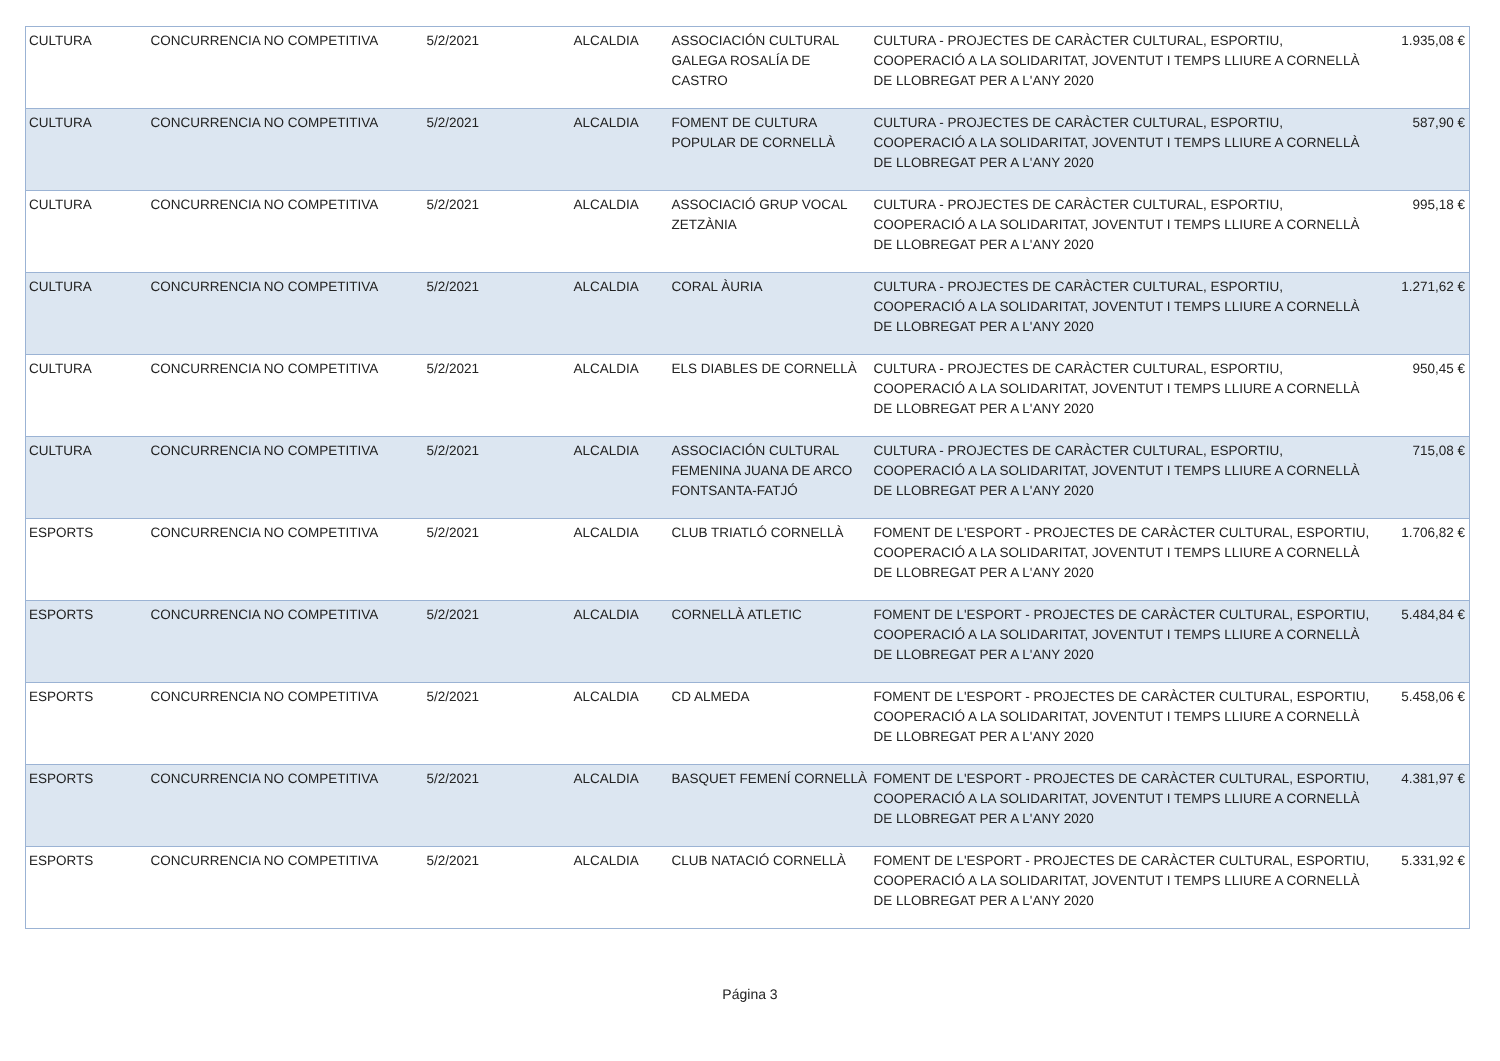| CULTURA | CONCURRENCIA NO COMPETITIVA | 5/2/2021 | ALCALDIA | ASSOCIACIÓN CULTURAL GALEGA ROSALÍA DE CASTRO | CULTURA - PROJECTES DE CARÀCTER CULTURAL, ESPORTIU, COOPERACIÓ A LA SOLIDARITAT, JOVENTUT I TEMPS LLIURE A CORNELLÀ DE LLOBREGAT PER A L'ANY 2020 | 1.935,08 € |
| CULTURA | CONCURRENCIA NO COMPETITIVA | 5/2/2021 | ALCALDIA | FOMENT DE CULTURA POPULAR DE CORNELLÀ | CULTURA - PROJECTES DE CARÀCTER CULTURAL, ESPORTIU, COOPERACIÓ A LA SOLIDARITAT, JOVENTUT I TEMPS LLIURE A CORNELLÀ DE LLOBREGAT PER A L'ANY 2020 | 587,90 € |
| CULTURA | CONCURRENCIA NO COMPETITIVA | 5/2/2021 | ALCALDIA | ASSOCIACIÓ GRUP VOCAL ZETZÀNIA | CULTURA - PROJECTES DE CARÀCTER CULTURAL, ESPORTIU, COOPERACIÓ A LA SOLIDARITAT, JOVENTUT I TEMPS LLIURE A CORNELLÀ DE LLOBREGAT PER A L'ANY 2020 | 995,18 € |
| CULTURA | CONCURRENCIA NO COMPETITIVA | 5/2/2021 | ALCALDIA | CORAL ÀURIA | CULTURA - PROJECTES DE CARÀCTER CULTURAL, ESPORTIU, COOPERACIÓ A LA SOLIDARITAT, JOVENTUT I TEMPS LLIURE A CORNELLÀ DE LLOBREGAT PER A L'ANY 2020 | 1.271,62 € |
| CULTURA | CONCURRENCIA NO COMPETITIVA | 5/2/2021 | ALCALDIA | ELS DIABLES DE CORNELLÀ | CULTURA - PROJECTES DE CARÀCTER CULTURAL, ESPORTIU, COOPERACIÓ A LA SOLIDARITAT, JOVENTUT I TEMPS LLIURE A CORNELLÀ DE LLOBREGAT PER A L'ANY 2020 | 950,45 € |
| CULTURA | CONCURRENCIA NO COMPETITIVA | 5/2/2021 | ALCALDIA | ASSOCIACIÓN CULTURAL FEMENINA JUANA DE ARCO FONTSANTA-FATJÓ | CULTURA - PROJECTES DE CARÀCTER CULTURAL, ESPORTIU, COOPERACIÓ A LA SOLIDARITAT, JOVENTUT I TEMPS LLIURE A CORNELLÀ DE LLOBREGAT PER A L'ANY 2020 | 715,08 € |
| ESPORTS | CONCURRENCIA NO COMPETITIVA | 5/2/2021 | ALCALDIA | CLUB TRIATLÓ CORNELLÀ | FOMENT DE L'ESPORT - PROJECTES DE CARÀCTER CULTURAL, ESPORTIU, COOPERACIÓ A LA SOLIDARITAT, JOVENTUT I TEMPS LLIURE A CORNELLÀ DE LLOBREGAT PER A L'ANY 2020 | 1.706,82 € |
| ESPORTS | CONCURRENCIA NO COMPETITIVA | 5/2/2021 | ALCALDIA | CORNELLÀ ATLETIC | FOMENT DE L'ESPORT - PROJECTES DE CARÀCTER CULTURAL, ESPORTIU, COOPERACIÓ A LA SOLIDARITAT, JOVENTUT I TEMPS LLIURE A CORNELLÀ DE LLOBREGAT PER A L'ANY 2020 | 5.484,84 € |
| ESPORTS | CONCURRENCIA NO COMPETITIVA | 5/2/2021 | ALCALDIA | CD ALMEDA | FOMENT DE L'ESPORT - PROJECTES DE CARÀCTER CULTURAL, ESPORTIU, COOPERACIÓ A LA SOLIDARITAT, JOVENTUT I TEMPS LLIURE A CORNELLÀ DE LLOBREGAT PER A L'ANY 2020 | 5.458,06 € |
| ESPORTS | CONCURRENCIA NO COMPETITIVA | 5/2/2021 | ALCALDIA | BASQUET FEMENÍ CORNELLÀ | FOMENT DE L'ESPORT - PROJECTES DE CARÀCTER CULTURAL, ESPORTIU, COOPERACIÓ A LA SOLIDARITAT, JOVENTUT I TEMPS LLIURE A CORNELLÀ DE LLOBREGAT PER A L'ANY 2020 | 4.381,97 € |
| ESPORTS | CONCURRENCIA NO COMPETITIVA | 5/2/2021 | ALCALDIA | CLUB NATACIÓ CORNELLÀ | FOMENT DE L'ESPORT - PROJECTES DE CARÀCTER CULTURAL, ESPORTIU, COOPERACIÓ A LA SOLIDARITAT, JOVENTUT I TEMPS LLIURE A CORNELLÀ DE LLOBREGAT PER A L'ANY 2020 | 5.331,92 € |
Página 3